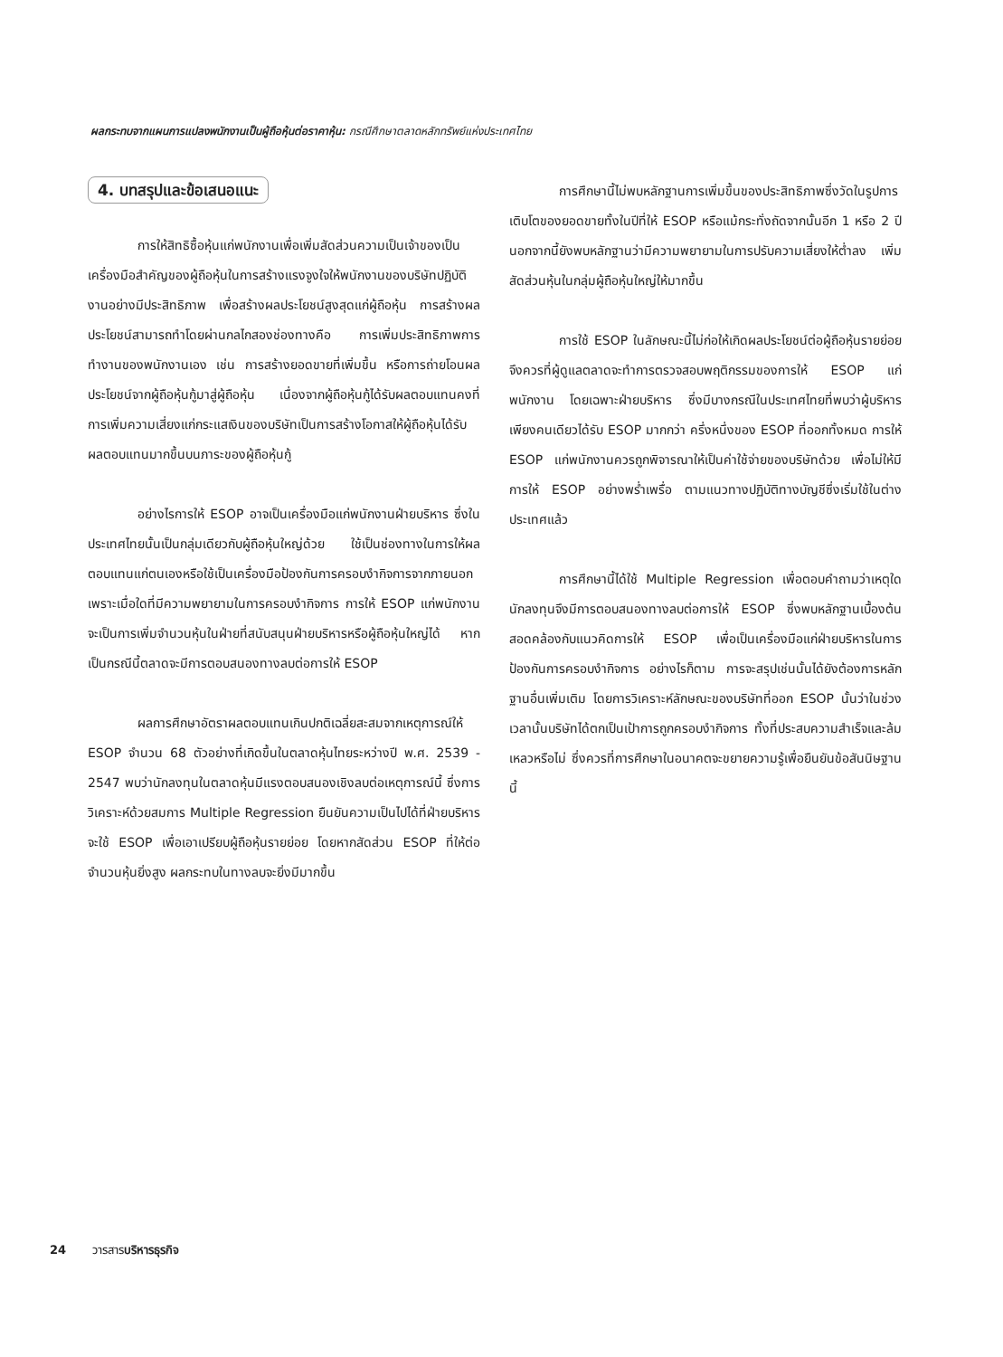ผลกระทบจากแผนการแปลงพนักงานเป็นผู้ถือหุ้นต่อราคาหุ้น: กรณีศึกษาตลาดหลักทรัพย์แห่งประเทศไทย
4. บทสรุปและข้อเสนอแนะ
การให้สิทธิซื้อหุ้นแก่พนักงานเพื่อเพิ่มสัดส่วนความเป็นเจ้าของเป็นเครื่องมือสำคัญของผู้ถือหุ้นในการสร้างแรงจูงใจให้พนักงานของบริษัทปฏิบัติงานอย่างมีประสิทธิภาพ เพื่อสร้างผลประโยชน์สูงสุดแก่ผู้ถือหุ้น การสร้างผลประโยชน์สามารถทำโดยผ่านกลไกสองช่องทางคือ การเพิ่มประสิทธิภาพการทำงานของพนักงานเอง เช่น การสร้างยอดขายที่เพิ่มขึ้น หรือการถ่ายโอนผลประโยชน์จากผู้ถือหุ้นกู้มาสู่ผู้ถือหุ้น เนื่องจากผู้ถือหุ้นกู้ได้รับผลตอบแทนคงที่ การเพิ่มความเสี่ยงแก่กระแสเงินของบริษัทเป็นการสร้างโอกาสให้ผู้ถือหุ้นได้รับผลตอบแทนมากขึ้นบนภาระของผู้ถือหุ้นกู้
อย่างไรการให้ ESOP อาจเป็นเครื่องมือแก่พนักงานฝ่ายบริหาร ซึ่งในประเทศไทยนั้นเป็นกลุ่มเดียวกับผู้ถือหุ้นใหญ่ด้วย ใช้เป็นช่องทางในการให้ผลตอบแทนแก่ตนเองหรือใช้เป็นเครื่องมือป้องกันการครอบงำกิจการจากภายนอก เพราะเมื่อใดที่มีความพยายามในการครอบงำกิจการ การให้ ESOP แก่พนักงานจะเป็นการเพิ่มจำนวนหุ้นในฝ่ายที่สนับสนุนฝ่ายบริหารหรือผู้ถือหุ้นใหญ่ได้ หากเป็นกรณีนี้ตลาดจะมีการตอบสนองทางลบต่อการให้ ESOP
ผลการศึกษาอัตราผลตอบแทนเกินปกติเฉลี่ยสะสมจากเหตุการณ์ให้ ESOP จำนวน 68 ตัวอย่างที่เกิดขึ้นในตลาดหุ้นไทยระหว่างปี พ.ศ. 2539 - 2547 พบว่านักลงทุนในตลาดหุ้นมีแรงตอบสนองเชิงลบต่อเหตุการณ์นี้ ซึ่งการวิเคราะห์ด้วยสมการ Multiple Regression ยืนยันความเป็นไปได้ที่ฝ่ายบริหารจะใช้ ESOP เพื่อเอาเปรียบผู้ถือหุ้นรายย่อย โดยหากสัดส่วน ESOP ที่ให้ต่อจำนวนหุ้นยิ่งสูง ผลกระทบในทางลบจะยิ่งมีมากขึ้น
การศึกษานี้ไม่พบหลักฐานการเพิ่มขึ้นของประสิทธิภาพซึ่งวัดในรูปการเติบโตของยอดขายทั้งในปีที่ให้ ESOP หรือแม้กระทั่งถัดจากนั้นอีก 1 หรือ 2 ปี นอกจากนี้ยังพบหลักฐานว่ามีความพยายามในการปรับความเสี่ยงให้ต่ำลง เพิ่มสัดส่วนหุ้นในกลุ่มผู้ถือหุ้นใหญ่ให้มากขึ้น
การใช้ ESOP ในลักษณะนี้ไม่ก่อให้เกิดผลประโยชน์ต่อผู้ถือหุ้นรายย่อย จึงควรที่ผู้ดูแลตลาดจะทำการตรวจสอบพฤติกรรมของการให้ ESOP แก่พนักงาน โดยเฉพาะฝ่ายบริหาร ซึ่งมีบางกรณีในประเทศไทยที่พบว่าผู้บริหารเพียงคนเดียวได้รับ ESOP มากกว่า ครึ่งหนึ่งของ ESOP ที่ออกทั้งหมด การให้ ESOP แก่พนักงานควรถูกพิจารณาให้เป็นค่าใช้จ่ายของบริษัทด้วย เพื่อไม่ให้มีการให้ ESOP อย่างพร่ำเพรื่อ ตามแนวทางปฏิบัติทางบัญชีซึ่งเริ่มใช้ในต่างประเทศแล้ว
การศึกษานี้ได้ใช้ Multiple Regression เพื่อตอบคำถามว่าเหตุใดนักลงทุนจึงมีการตอบสนองทางลบต่อการให้ ESOP ซึ่งพบหลักฐานเบื้องต้นสอดคล้องกับแนวคิดการให้ ESOP เพื่อเป็นเครื่องมือแก่ฝ่ายบริหารในการป้องกันการครอบงำกิจการ อย่างไรก็ตาม การจะสรุปเช่นนั้นได้ยังต้องการหลักฐานอื่นเพิ่มเติม โดยการวิเคราะห์ลักษณะของบริษัทที่ออก ESOP นั้นว่าในช่วงเวลานั้นบริษัทได้ตกเป็นเป้าการถูกครอบงำกิจการ ทั้งที่ประสบความสำเร็จและล้มเหลวหรือไม่ ซึ่งควรที่การศึกษาในอนาคตจะขยายความรู้เพื่อยืนยันข้อสันนิษฐานนี้
24 วารสารบริหารธุรกิจ